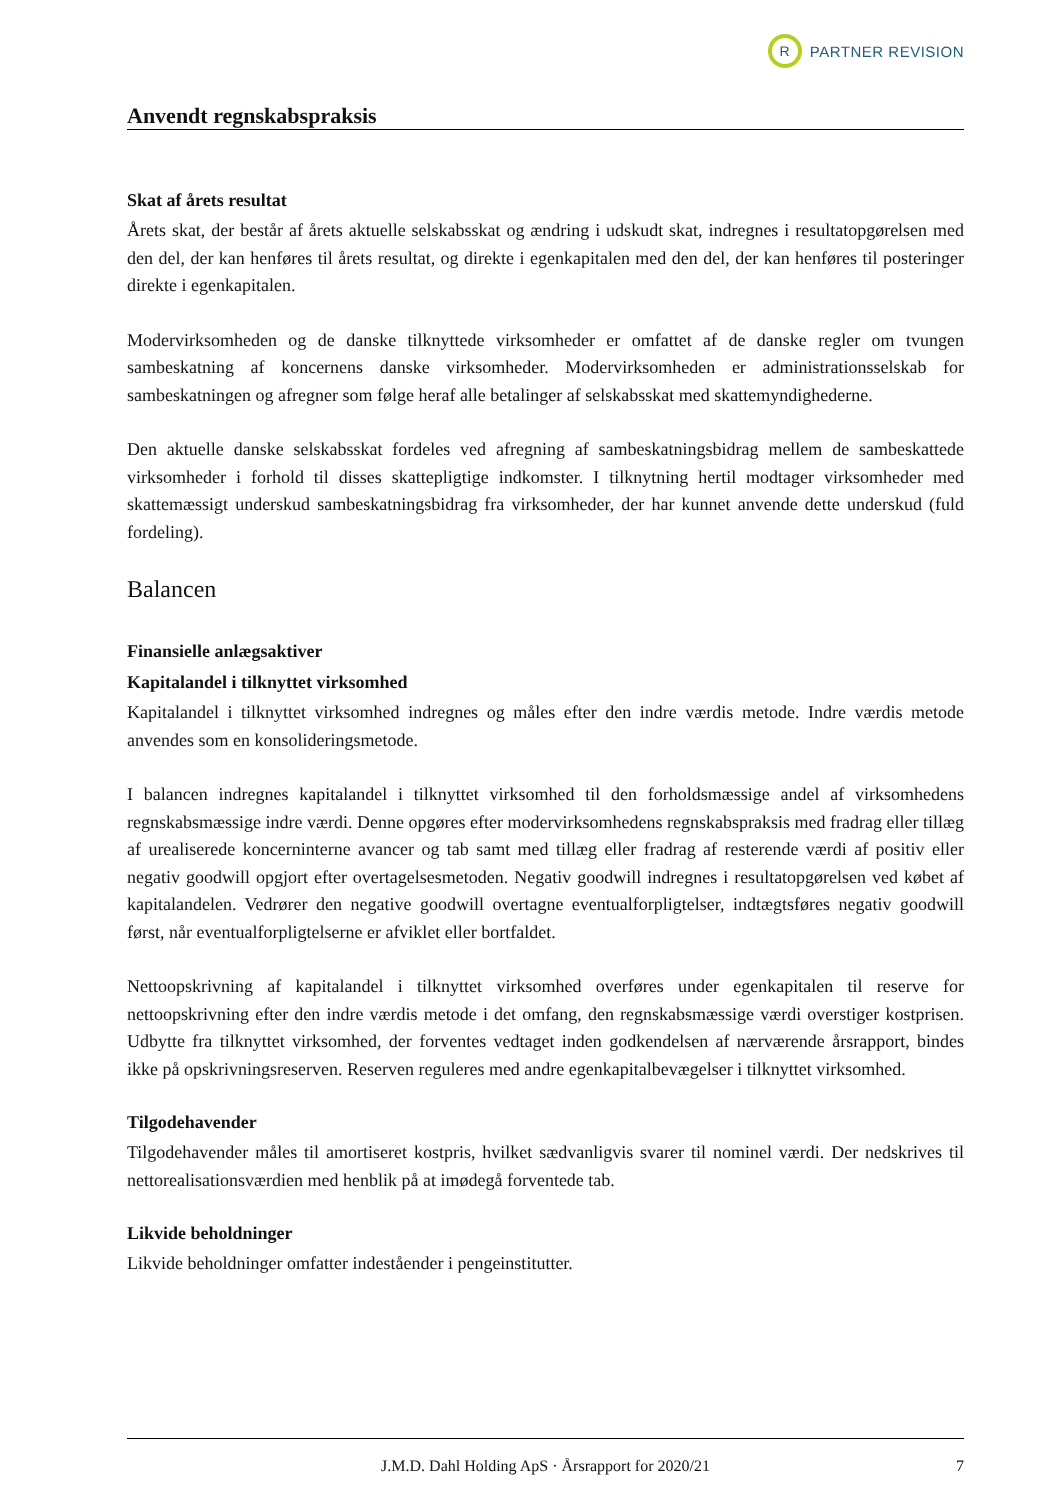R
PARTNER REVISION
Anvendt regnskabspraksis
Skat af årets resultat
Årets skat, der består af årets aktuelle selskabsskat og ændring i udskudt skat, indregnes i resultatopgørelsen med den del, der kan henføres til årets resultat, og direkte i egenkapitalen med den del, der kan henføres til posteringer direkte i egenkapitalen.
Modervirksomheden og de danske tilknyttede virksomheder er omfattet af de danske regler om tvungen sambeskatning af koncernens danske virksomheder. Modervirksomheden er administrationsselskab for sambeskatningen og afregner som følge heraf alle betalinger af selskabsskat med skattemyndighederne.
Den aktuelle danske selskabsskat fordeles ved afregning af sambeskatningsbidrag mellem de sambeskattede virksomheder i forhold til disses skattepligtige indkomster. I tilknytning hertil modtager virksomheder med skattemæssigt underskud sambeskatningsbidrag fra virksomheder, der har kunnet anvende dette underskud (fuld fordeling).
Balancen
Finansielle anlægsaktiver
Kapitalandel i tilknyttet virksomhed
Kapitalandel i tilknyttet virksomhed indregnes og måles efter den indre værdis metode. Indre værdis metode anvendes som en konsolideringsmetode.
I balancen indregnes kapitalandel i tilknyttet virksomhed til den forholdsmæssige andel af virksomhedens regnskabsmæssige indre værdi. Denne opgøres efter modervirksomhedens regnskabspraksis med fradrag eller tillæg af urealiserede koncerninterne avancer og tab samt med tillæg eller fradrag af resterende værdi af positiv eller negativ goodwill opgjort efter overtagelsesmetoden. Negativ goodwill indregnes i resultatopgørelsen ved købet af kapitalandelen. Vedrører den negative goodwill overtagne eventualforpligtelser, indtægtsføres negativ goodwill først, når eventualforpligtelserne er afviklet eller bortfaldet.
Nettoopskrivning af kapitalandel i tilknyttet virksomhed overføres under egenkapitalen til reserve for nettoopskrivning efter den indre værdis metode i det omfang, den regnskabsmæssige værdi overstiger kostprisen. Udbytte fra tilknyttet virksomhed, der forventes vedtaget inden godkendelsen af nærværende årsrapport, bindes ikke på opskrivningsreserven. Reserven reguleres med andre egenkapitalbevægelser i tilknyttet virksomhed.
Tilgodehavender
Tilgodehavender måles til amortiseret kostpris, hvilket sædvanligvis svarer til nominel værdi. Der nedskrives til nettorealisationsværdien med henblik på at imødegå forventede tab.
Likvide beholdninger
Likvide beholdninger omfatter indeståender i pengeinstitutter.
J.M.D. Dahl Holding ApS · Årsrapport for 2020/21 7